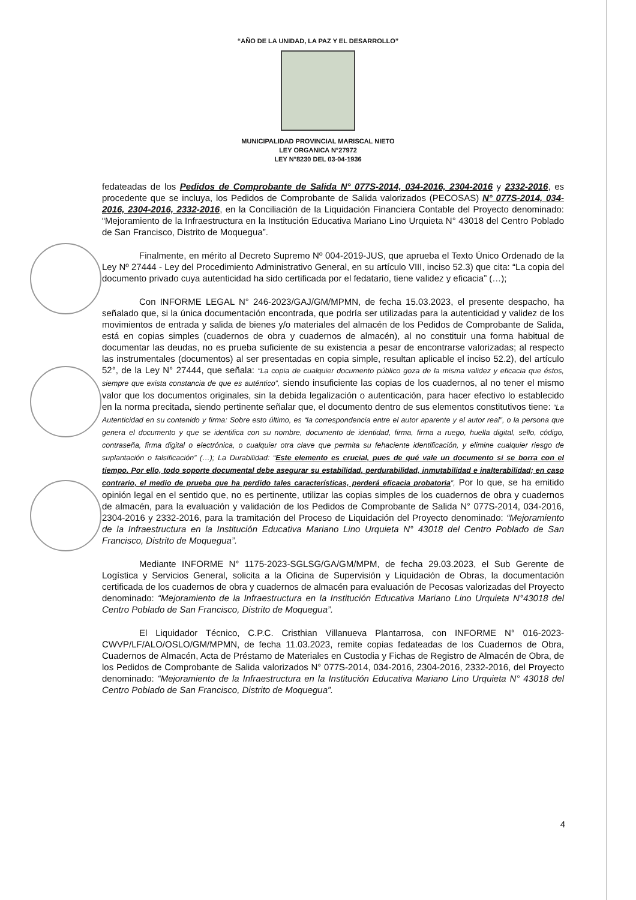“AÑO DE LA UNIDAD, LA PAZ Y EL DESARROLLO”
MUNICIPALIDAD PROVINCIAL MARISCAL NIETO
LEY ORGANICA N°27972
LEY N°8230 DEL 03-04-1936
fedateadas de los Pedidos de Comprobante de Salida N° 077S-2014, 034-2016, 2304-2016 y 2332-2016, es procedente que se incluya, los Pedidos de Comprobante de Salida valorizados (PECOSAS) N° 077S-2014, 034-2016, 2304-2016, 2332-2016, en la Conciliación de la Liquidación Financiera Contable del Proyecto denominado: “Mejoramiento de la Infraestructura en la Institución Educativa Mariano Lino Urquieta N° 43018 del Centro Poblado de San Francisco, Distrito de Moquegua”.
Finalmente, en mérito al Decreto Supremo Nº 004-2019-JUS, que aprueba el Texto Único Ordenado de la Ley Nº 27444 - Ley del Procedimiento Administrativo General, en su artículo VIII, inciso 52.3) que cita: “La copia del documento privado cuya autenticidad ha sido certificada por el fedatario, tiene validez y eficacia” (…);
Con INFORME LEGAL N° 246-2023/GAJ/GM/MPMN, de fecha 15.03.2023, el presente despacho, ha señalado que, si la única documentación encontrada, que podría ser utilizadas para la autenticidad y validez de los movimientos de entrada y salida de bienes y/o materiales del almacén de los Pedidos de Comprobante de Salida, está en copias simples (cuadernos de obra y cuadernos de almacén), al no constituir una forma habitual de documentar las deudas, no es prueba suficiente de su existencia a pesar de encontrarse valorizadas; al respecto las instrumentales (documentos) al ser presentadas en copia simple, resultan aplicable el inciso 52.2), del artículo 52°, de la Ley N° 27444, que señala: “La copia de cualquier documento público goza de la misma validez y eficacia que éstos, siempre que exista constancia de que es auténtico”, siendo insuficiente las copias de los cuadernos, al no tener el mismo valor que los documentos originales, sin la debida legalización o autenticación, para hacer efectivo lo establecido en la norma precitada, siendo pertinente señalar que, el documento dentro de sus elementos constitutivos tiene: “La Autenticidad en su contenido y firma: Sobre esto último, es “la correspondencia entre el autor aparente y el autor real”, o la persona que genera el documento y que se identifica con su nombre, documento de identidad, firma, firma a ruego, huella digital, sello, código, contraseña, firma digital o electrónica, o cualquier otra clave que permita su fehaciente identificación, y elimine cualquier riesgo de suplantación o falsificación” (…); La Durabilidad: “Este elemento es crucial, pues de qué vale un documento si se borra con el tiempo. Por ello, todo soporte documental debe asegurar su estabilidad, perdurabilidad, inmutabilidad e inalterabilidad; en caso contrario, el medio de prueba que ha perdido tales características, perderá eficacia probatoria”, Por lo que, se ha emitido opinión legal en el sentido que, no es pertinente, utilizar las copias simples de los cuadernos de obra y cuadernos de almacén, para la evaluación y validación de los Pedidos de Comprobante de Salida N° 077S-2014, 034-2016, 2304-2016 y 2332-2016, para la tramitación del Proceso de Liquidación del Proyecto denominado: “Mejoramiento de la Infraestructura en la Institución Educativa Mariano Lino Urquieta N° 43018 del Centro Poblado de San Francisco, Distrito de Moquegua”.
Mediante INFORME N° 1175-2023-SGLSG/GA/GM/MPM, de fecha 29.03.2023, el Sub Gerente de Logística y Servicios General, solicita a la Oficina de Supervisión y Liquidación de Obras, la documentación certificada de los cuadernos de obra y cuadernos de almacén para evaluación de Pecosas valorizadas del Proyecto denominado: “Mejoramiento de la Infraestructura en la Institución Educativa Mariano Lino Urquieta N°43018 del Centro Poblado de San Francisco, Distrito de Moquegua”.
El Liquidador Técnico, C.P.C. Cristhian Villanueva Plantarrosa, con INFORME N° 016-2023-CWVP/LF/ALO/OSLO/GM/MPMN, de fecha 11.03.2023, remite copias fedateadas de los Cuadernos de Obra, Cuadernos de Almacén, Acta de Préstamo de Materiales en Custodia y Fichas de Registro de Almacén de Obra, de los Pedidos de Comprobante de Salida valorizados N° 077S-2014, 034-2016, 2304-2016, 2332-2016, del Proyecto denominado: “Mejoramiento de la Infraestructura en la Institución Educativa Mariano Lino Urquieta N° 43018 del Centro Poblado de San Francisco, Distrito de Moquegua”.
4